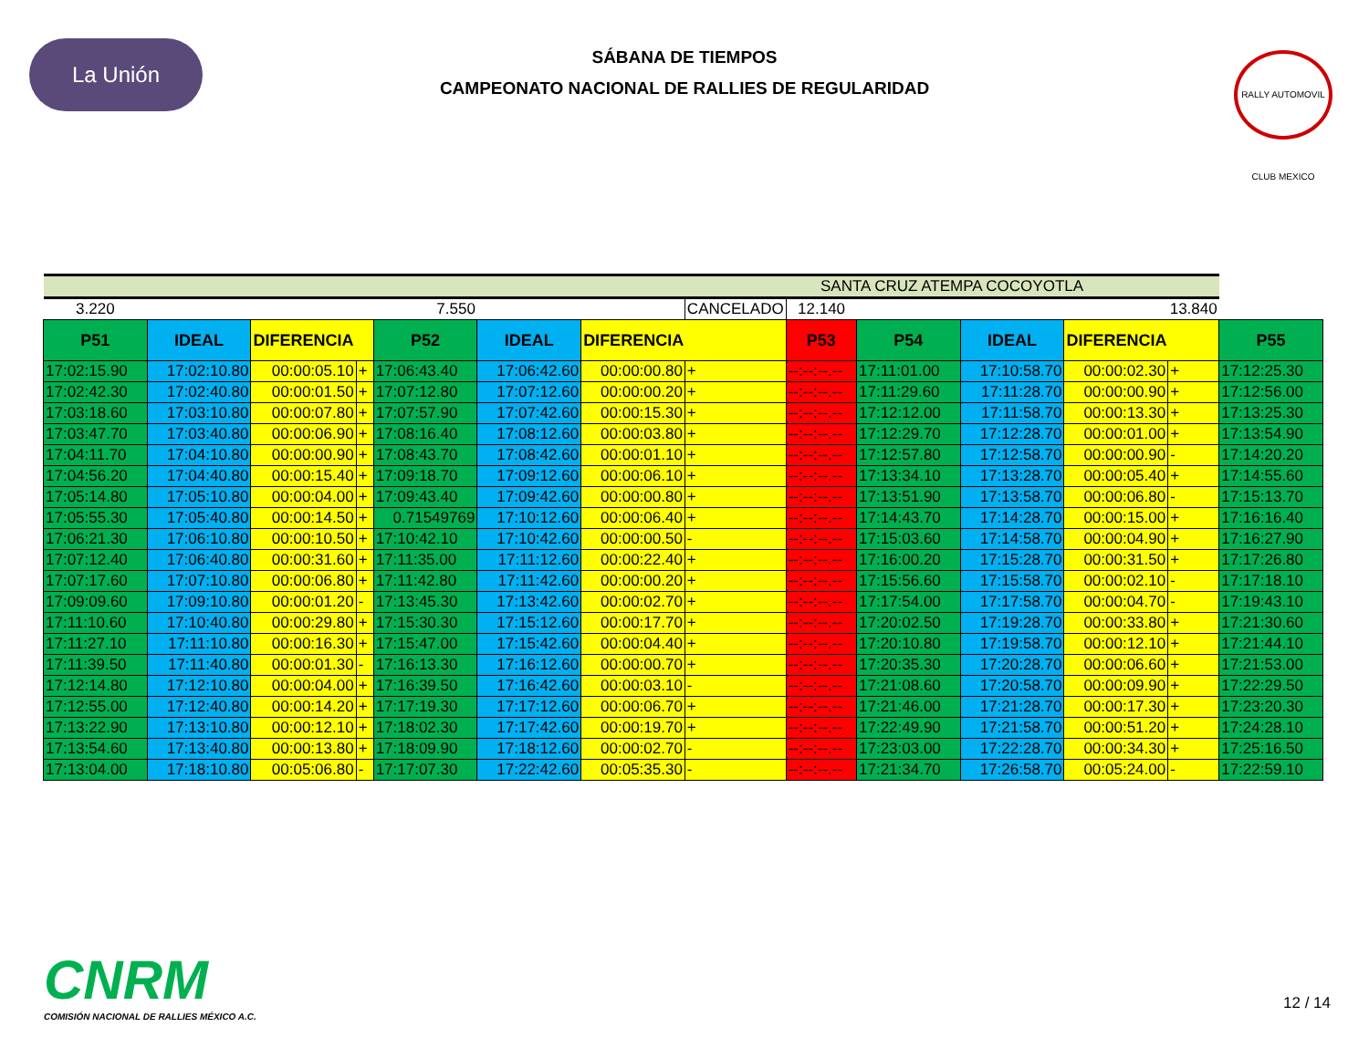La Unión
SÁBANA DE TIEMPOS
CAMPEONATO NACIONAL DE RALLIES DE REGULARIDAD
RALLY AUTOMOVIL CLUB MEXICO
| | | | | | | | SANTA CRUZ ATEMPA COCOYOTLA | | | | | | |
| 3.220 | | | | 7.550 | | | CANCELADO | 12.140 | | | | 13.840 | |
| P51 | IDEAL | DIFERENCIA | | P52 | IDEAL | DIFERENCIA | | P53 | P54 | IDEAL | DIFERENCIA | | P55 |
| 17:02:15.90 | 17:02:10.80 | 00:00:05.10 | + | 17:06:43.40 | 17:06:42.60 | 00:00:00.80 | + | --:--:--.-- | 17:11:01.00 | 17:10:58.70 | 00:00:02.30 | + | 17:12:25.30 |
| 17:02:42.30 | 17:02:40.80 | 00:00:01.50 | + | 17:07:12.80 | 17:07:12.60 | 00:00:00.20 | + | --:--:--.-- | 17:11:29.60 | 17:11:28.70 | 00:00:00.90 | + | 17:12:56.00 |
| 17:03:18.60 | 17:03:10.80 | 00:00:07.80 | + | 17:07:57.90 | 17:07:42.60 | 00:00:15.30 | + | --:--:--.-- | 17:12:12.00 | 17:11:58.70 | 00:00:13.30 | + | 17:13:25.30 |
| 17:03:47.70 | 17:03:40.80 | 00:00:06.90 | + | 17:08:16.40 | 17:08:12.60 | 00:00:03.80 | + | --:--:--.-- | 17:12:29.70 | 17:12:28.70 | 00:00:01.00 | + | 17:13:54.90 |
| 17:04:11.70 | 17:04:10.80 | 00:00:00.90 | + | 17:08:43.70 | 17:08:42.60 | 00:00:01.10 | + | --:--:--.-- | 17:12:57.80 | 17:12:58.70 | 00:00:00.90 | - | 17:14:20.20 |
| 17:04:56.20 | 17:04:40.80 | 00:00:15.40 | + | 17:09:18.70 | 17:09:12.60 | 00:00:06.10 | + | --:--:--.-- | 17:13:34.10 | 17:13:28.70 | 00:00:05.40 | + | 17:14:55.60 |
| 17:05:14.80 | 17:05:10.80 | 00:00:04.00 | + | 17:09:43.40 | 17:09:42.60 | 00:00:00.80 | + | --:--:--.-- | 17:13:51.90 | 17:13:58.70 | 00:00:06.80 | - | 17:15:13.70 |
| 17:05:55.30 | 17:05:40.80 | 00:00:14.50 | + | 0.71549769 | 17:10:12.60 | 00:00:06.40 | + | --:--:--.-- | 17:14:43.70 | 17:14:28.70 | 00:00:15.00 | + | 17:16:16.40 |
| 17:06:21.30 | 17:06:10.80 | 00:00:10.50 | + | 17:10:42.10 | 17:10:42.60 | 00:00:00.50 | - | --:--:--.-- | 17:15:03.60 | 17:14:58.70 | 00:00:04.90 | + | 17:16:27.90 |
| 17:07:12.40 | 17:06:40.80 | 00:00:31.60 | + | 17:11:35.00 | 17:11:12.60 | 00:00:22.40 | + | --:--:--.-- | 17:16:00.20 | 17:15:28.70 | 00:00:31.50 | + | 17:17:26.80 |
| 17:07:17.60 | 17:07:10.80 | 00:00:06.80 | + | 17:11:42.80 | 17:11:42.60 | 00:00:00.20 | + | --:--:--.-- | 17:15:56.60 | 17:15:58.70 | 00:00:02.10 | - | 17:17:18.10 |
| 17:09:09.60 | 17:09:10.80 | 00:00:01.20 | - | 17:13:45.30 | 17:13:42.60 | 00:00:02.70 | + | --:--:--.-- | 17:17:54.00 | 17:17:58.70 | 00:00:04.70 | - | 17:19:43.10 |
| 17:11:10.60 | 17:10:40.80 | 00:00:29.80 | + | 17:15:30.30 | 17:15:12.60 | 00:00:17.70 | + | --:--:--.-- | 17:20:02.50 | 17:19:28.70 | 00:00:33.80 | + | 17:21:30.60 |
| 17:11:27.10 | 17:11:10.80 | 00:00:16.30 | + | 17:15:47.00 | 17:15:42.60 | 00:00:04.40 | + | --:--:--.-- | 17:20:10.80 | 17:19:58.70 | 00:00:12.10 | + | 17:21:44.10 |
| 17:11:39.50 | 17:11:40.80 | 00:00:01.30 | - | 17:16:13.30 | 17:16:12.60 | 00:00:00.70 | + | --:--:--.-- | 17:20:35.30 | 17:20:28.70 | 00:00:06.60 | + | 17:21:53.00 |
| 17:12:14.80 | 17:12:10.80 | 00:00:04.00 | + | 17:16:39.50 | 17:16:42.60 | 00:00:03.10 | - | --:--:--.-- | 17:21:08.60 | 17:20:58.70 | 00:00:09.90 | + | 17:22:29.50 |
| 17:12:55.00 | 17:12:40.80 | 00:00:14.20 | + | 17:17:19.30 | 17:17:12.60 | 00:00:06.70 | + | --:--:--.-- | 17:21:46.00 | 17:21:28.70 | 00:00:17.30 | + | 17:23:20.30 |
| 17:13:22.90 | 17:13:10.80 | 00:00:12.10 | + | 17:18:02.30 | 17:17:42.60 | 00:00:19.70 | + | --:--:--.-- | 17:22:49.90 | 17:21:58.70 | 00:00:51.20 | + | 17:24:28.10 |
| 17:13:54.60 | 17:13:40.80 | 00:00:13.80 | + | 17:18:09.90 | 17:18:12.60 | 00:00:02.70 | - | --:--:--.-- | 17:23:03.00 | 17:22:28.70 | 00:00:34.30 | + | 17:25:16.50 |
| 17:13:04.00 | 17:18:10.80 | 00:05:06.80 | - | 17:17:07.30 | 17:22:42.60 | 00:05:35.30 | - | --:--:--.-- | 17:21:34.70 | 17:26:58.70 | 00:05:24.00 | - | 17:22:59.10 |
CNRM
COMISIÓN NACIONAL DE RALLIES MÉXICO A.C.
12 / 14